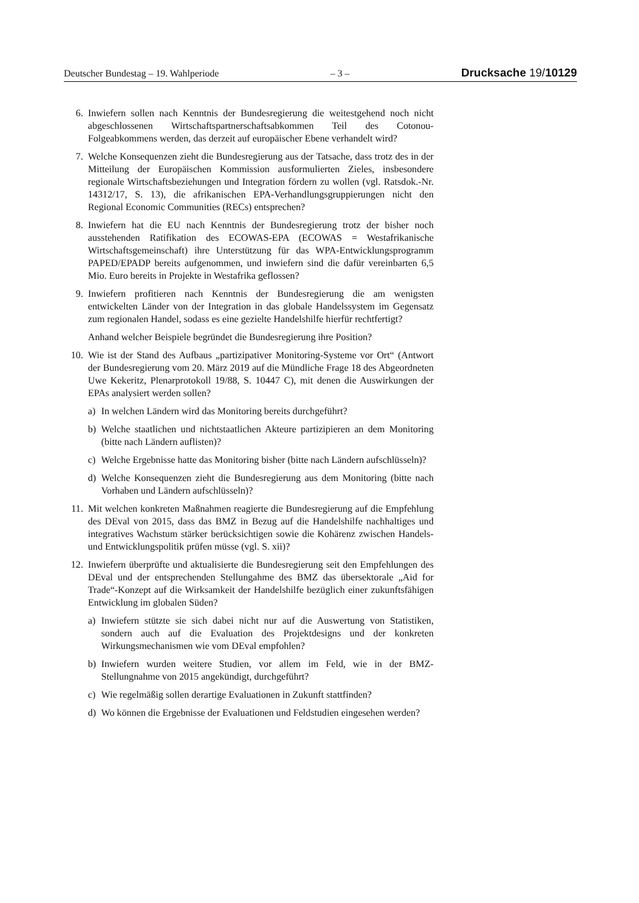Deutscher Bundestag – 19. Wahlperiode – 3 – Drucksache 19/10129
6. Inwiefern sollen nach Kenntnis der Bundesregierung die weitestgehend noch nicht abgeschlossenen Wirtschaftspartnerschaftsabkommen Teil des Cotonou-Folgeabkommens werden, das derzeit auf europäischer Ebene verhandelt wird?
7. Welche Konsequenzen zieht die Bundesregierung aus der Tatsache, dass trotz des in der Mitteilung der Europäischen Kommission ausformulierten Zieles, insbesondere regionale Wirtschaftsbeziehungen und Integration fördern zu wollen (vgl. Ratsdok.-Nr. 14312/17, S. 13), die afrikanischen EPA-Verhandlungsgruppierungen nicht den Regional Economic Communities (RECs) entsprechen?
8. Inwiefern hat die EU nach Kenntnis der Bundesregierung trotz der bisher noch ausstehenden Ratifikation des ECOWAS-EPA (ECOWAS = Westafrikanische Wirtschaftsgemeinschaft) ihre Unterstützung für das WPA-Entwicklungsprogramm PAPED/EPADP bereits aufgenommen, und inwiefern sind die dafür vereinbarten 6,5 Mio. Euro bereits in Projekte in Westafrika geflossen?
9. Inwiefern profitieren nach Kenntnis der Bundesregierung die am wenigsten entwickelten Länder von der Integration in das globale Handelssystem im Gegensatz zum regionalen Handel, sodass es eine gezielte Handelshilfe hierfür rechtfertigt?
Anhand welcher Beispiele begründet die Bundesregierung ihre Position?
10. Wie ist der Stand des Aufbaus „partizipativer Monitoring-Systeme vor Ort“ (Antwort der Bundesregierung vom 20. März 2019 auf die Mündliche Frage 18 des Abgeordneten Uwe Kekeritz, Plenarprotokoll 19/88, S. 10447 C), mit denen die Auswirkungen der EPAs analysiert werden sollen?
a) In welchen Ländern wird das Monitoring bereits durchgeführt?
b) Welche staatlichen und nichtstaatlichen Akteure partizipieren an dem Monitoring (bitte nach Ländern auflisten)?
c) Welche Ergebnisse hatte das Monitoring bisher (bitte nach Ländern aufschlüsseln)?
d) Welche Konsequenzen zieht die Bundesregierung aus dem Monitoring (bitte nach Vorhaben und Ländern aufschlüsseln)?
11. Mit welchen konkreten Maßnahmen reagierte die Bundesregierung auf die Empfehlung des DEval von 2015, dass das BMZ in Bezug auf die Handelshilfe nachhaltiges und integratives Wachstum stärker berücksichtigen sowie die Kohärenz zwischen Handels- und Entwicklungspolitik prüfen müsse (vgl. S. xii)?
12. Inwiefern überprüfte und aktualisierte die Bundesregierung seit den Empfehlungen des DEval und der entsprechenden Stellungahme des BMZ das übersektorale „Aid for Trade“-Konzept auf die Wirksamkeit der Handelshilfe bezüglich einer zukunftsfähigen Entwicklung im globalen Süden?
a) Inwiefern stützte sie sich dabei nicht nur auf die Auswertung von Statistiken, sondern auch auf die Evaluation des Projektdesigns und der konkreten Wirkungsmechanismen wie vom DEval empfohlen?
b) Inwiefern wurden weitere Studien, vor allem im Feld, wie in der BMZ-Stellungnahme von 2015 angekündigt, durchgeführt?
c) Wie regelmäßig sollen derartige Evaluationen in Zukunft stattfinden?
d) Wo können die Ergebnisse der Evaluationen und Feldstudien eingesehen werden?